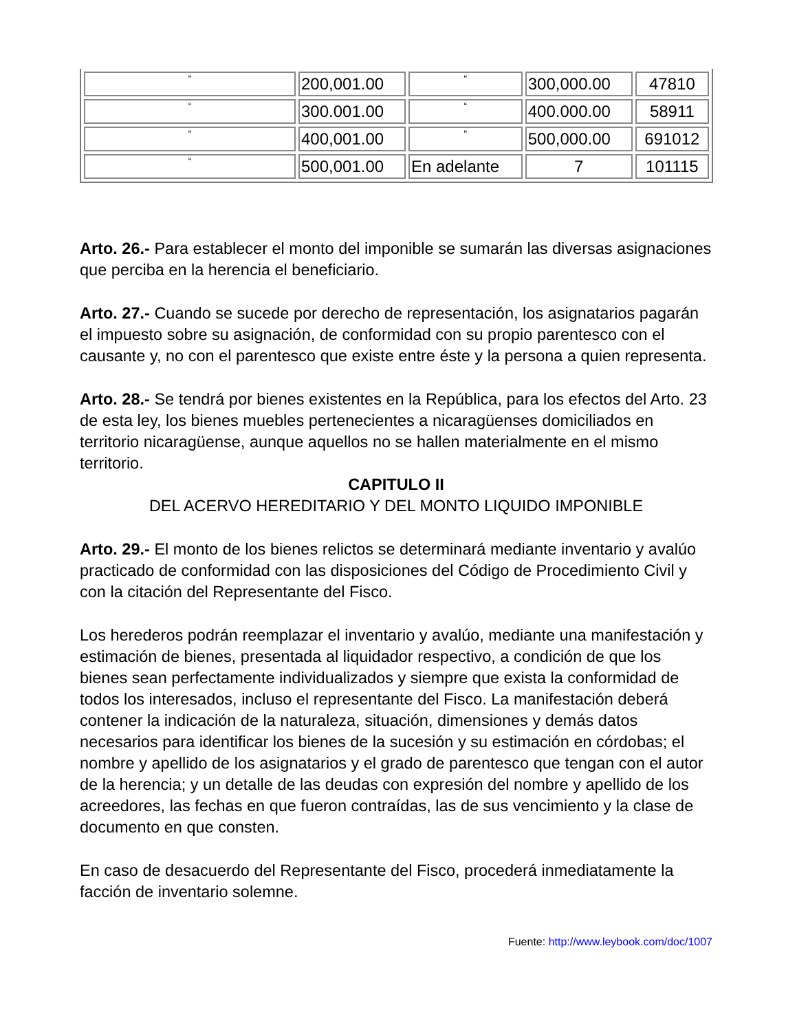| “ | 200,001.00 | “ | 300,000.00 | 47810 |
| “ | 300.001.00 | “ | 400.000.00 | 58911 |
| “ | 400,001.00 | “ | 500,000.00 | 691012 |
| “ | 500,001.00 | En adelante | 7 | 101115 |
Arto. 26.- Para establecer el monto del imponible se sumarán las diversas asignaciones que perciba en la herencia el beneficiario.
Arto. 27.- Cuando se sucede por derecho de representación, los asignatarios pagarán el impuesto sobre su asignación, de conformidad con su propio parentesco con el causante y, no con el parentesco que existe entre éste y la persona a quien representa.
Arto. 28.- Se tendrá por bienes existentes en la República, para los efectos del Arto. 23 de esta ley, los bienes muebles pertenecientes a nicaragüenses domiciliados en territorio nicaragüense, aunque aquellos no se hallen materialmente en el mismo territorio.
CAPITULO II
DEL ACERVO HEREDITARIO Y DEL MONTO LIQUIDO IMPONIBLE
Arto. 29.- El monto de los bienes relictos se determinará mediante inventario y avalúo practicado de conformidad con las disposiciones del Código de Procedimiento Civil y con la citación del Representante del Fisco.
Los herederos podrán reemplazar el inventario y avalúo, mediante una manifestación y estimación de bienes, presentada al liquidador respectivo, a condición de que los bienes sean perfectamente individualizados y siempre que exista la conformidad de todos los interesados, incluso el representante del Fisco. La manifestación deberá contener la indicación de la naturaleza, situación, dimensiones y demás datos necesarios para identificar los bienes de la sucesión y su estimación en córdobas; el nombre y apellido de los asignatarios y el grado de parentesco que tengan con el autor de la herencia; y un detalle de las deudas con expresión del nombre y apellido de los acreedores, las fechas en que fueron contraídas, las de sus vencimiento y la clase de documento en que consten.
En caso de desacuerdo del Representante del Fisco, procederá inmediatamente la facción de inventario solemne.
Fuente: http://www.leybook.com/doc/1007